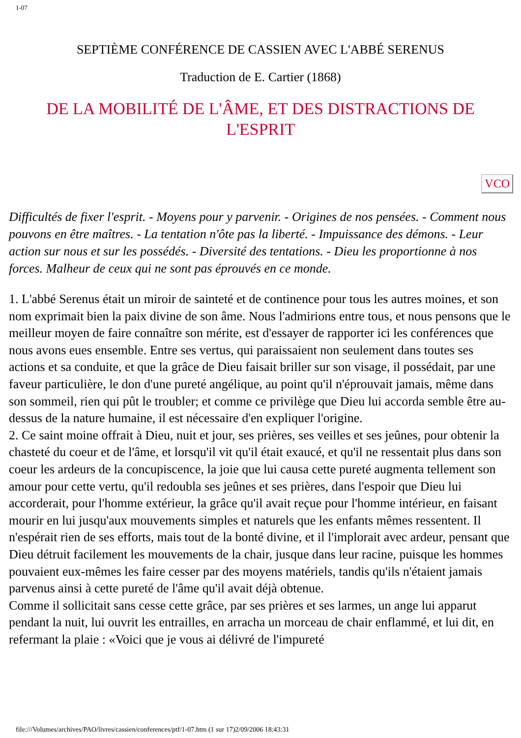1-07
SEPTIÈME CONFÉRENCE DE CASSIEN AVEC L'ABBÉ SERENUS
Traduction de E. Cartier (1868)
DE LA MOBILITÉ DE L'ÂME, ET DES DISTRACTIONS DE L'ESPRIT
VCO
Difficultés de fixer l'esprit. - Moyens pour y parvenir. - Origines de nos pensées. - Comment nous pouvons en être maîtres. - La tentation n'ôte pas la liberté. - Impuissance des démons. - Leur action sur nous et sur les possédés. - Diversité des tentations. - Dieu les proportionne à nos forces. Malheur de ceux qui ne sont pas éprouvés en ce monde.
1. L'abbé Serenus était un miroir de sainteté et de continence pour tous les autres moines, et son nom exprimait bien la paix divine de son âme. Nous l'admirions entre tous, et nous pensons que le meilleur moyen de faire connaître son mérite, est d'essayer de rapporter ici les conférences que nous avons eues ensemble. Entre ses vertus, qui paraissaient non seulement dans toutes ses actions et sa conduite, et que la grâce de Dieu faisait briller sur son visage, il possédait, par une faveur particulière, le don d'une pureté angélique, au point qu'il n'éprouvait jamais, même dans son sommeil, rien qui pût le troubler; et comme ce privilège que Dieu lui accorda semble être au-dessus de la nature humaine, il est nécessaire d'en expliquer l'origine.
2. Ce saint moine offrait à Dieu, nuit et jour, ses prières, ses veilles et ses jeûnes, pour obtenir la chasteté du coeur et de l'âme, et lorsqu'il vit qu'il était exaucé, et qu'il ne ressentait plus dans son coeur les ardeurs de la concupiscence, la joie que lui causa cette pureté augmenta tellement son amour pour cette vertu, qu'il redoubla ses jeûnes et ses prières, dans l'espoir que Dieu lui accorderait, pour l'homme extérieur, la grâce qu'il avait reçue pour l'homme intérieur, en faisant mourir en lui jusqu'aux mouvements simples et naturels que les enfants mêmes ressentent. Il n'espérait rien de ses efforts, mais tout de la bonté divine, et il l'implorait avec ardeur, pensant que Dieu détruit facilement les mouvements de la chair, jusque dans leur racine, puisque les hommes pouvaient eux-mêmes les faire cesser par des moyens matériels, tandis qu'ils n'étaient jamais parvenus ainsi à cette pureté de l'âme qu'il avait déjà obtenue.
Comme il sollicitait sans cesse cette grâce, par ses prières et ses larmes, un ange lui apparut pendant la nuit, lui ouvrit les entrailles, en arracha un morceau de chair enflammé, et lui dit, en refermant la plaie : «Voici que je vous ai délivré de l'impureté
file:///Volumes/archives/PAO/livres/cassien/conferences/ptf/1-07.htm (1 sur 17)2/09/2006 18:43:31